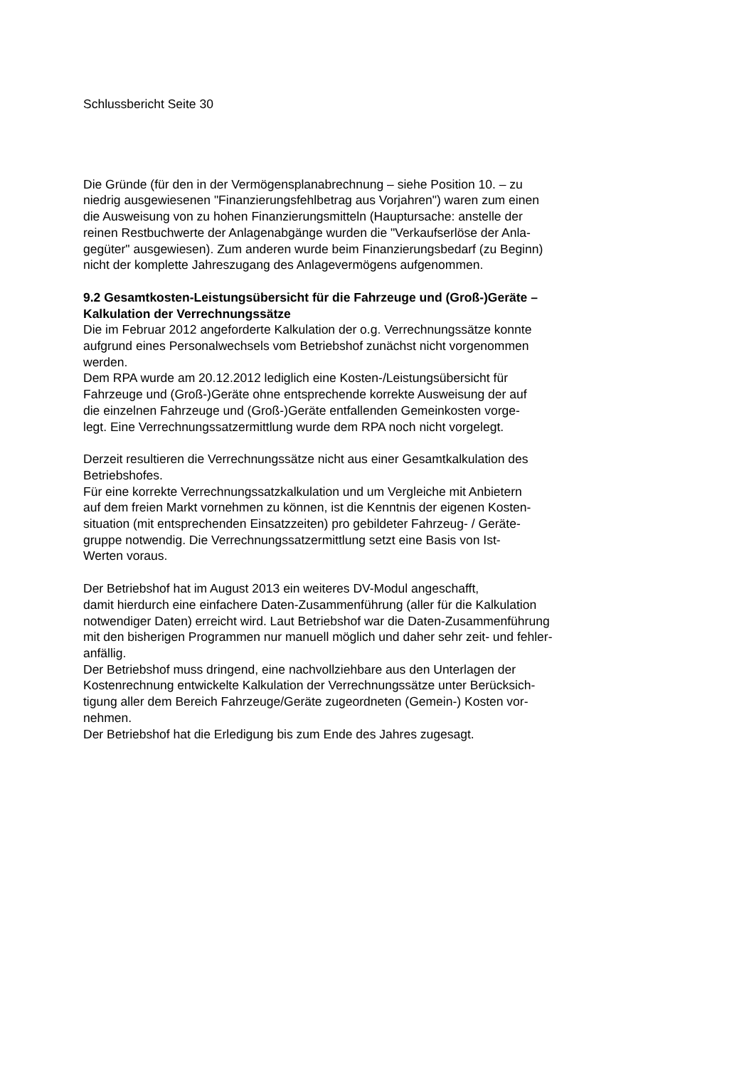Schlussbericht Seite 30
Die Gründe (für den in der Vermögensplanabrechnung – siehe Position 10. – zu
niedrig ausgewiesenen "Finanzierungsfehlbetrag aus Vorjahren") waren zum einen
die Ausweisung von zu hohen Finanzierungsmitteln (Hauptursache: anstelle der
reinen Restbuchwerte der Anlagenabgänge wurden die "Verkaufserlöse der Anla-
gegüter" ausgewiesen). Zum anderen wurde beim Finanzierungsbedarf (zu Beginn)
nicht der komplette Jahreszugang des Anlagevermögens aufgenommen.
9.2 Gesamtkosten-Leistungsübersicht für die Fahrzeuge und (Groß-)Geräte –
Kalkulation der Verrechnungssätze
Die im Februar 2012 angeforderte Kalkulation der o.g. Verrechnungssätze konnte
aufgrund eines Personalwechsels vom Betriebshof zunächst nicht vorgenommen
werden.
Dem RPA wurde am 20.12.2012 lediglich eine Kosten-/Leistungsübersicht für
Fahrzeuge und (Groß-)Geräte ohne entsprechende korrekte Ausweisung der auf
die einzelnen Fahrzeuge und (Groß-)Geräte entfallenden Gemeinkosten vorge-
legt. Eine Verrechnungssatzermittlung wurde dem RPA noch nicht vorgelegt.
Derzeit resultieren die Verrechnungssätze nicht aus einer Gesamtkalkulation des
Betriebshofes.
Für eine korrekte Verrechnungssatzkalkulation und um Vergleiche mit Anbietern
auf dem freien Markt vornehmen zu können, ist die Kenntnis der eigenen Kosten-
situation (mit entsprechenden Einsatzzeiten) pro gebildeter Fahrzeug- / Geräte-
gruppe notwendig. Die Verrechnungssatzermittlung setzt eine Basis von Ist-
Werten voraus.
Der Betriebshof hat im August 2013 ein weiteres DV-Modul angeschafft,
damit hierdurch eine einfachere Daten-Zusammenführung (aller für die Kalkulation
notwendiger Daten) erreicht wird. Laut Betriebshof war die Daten-Zusammenführung
mit den bisherigen Programmen nur manuell möglich und daher sehr zeit- und fehler-
anfällig.
Der Betriebshof muss dringend, eine nachvollziehbare aus den Unterlagen der
Kostenrechnung entwickelte Kalkulation der Verrechnungssätze unter Berücksich-
tigung aller dem Bereich Fahrzeuge/Geräte zugeordneten (Gemein-) Kosten vor-
nehmen.
Der Betriebshof hat die Erledigung bis zum Ende des Jahres zugesagt.